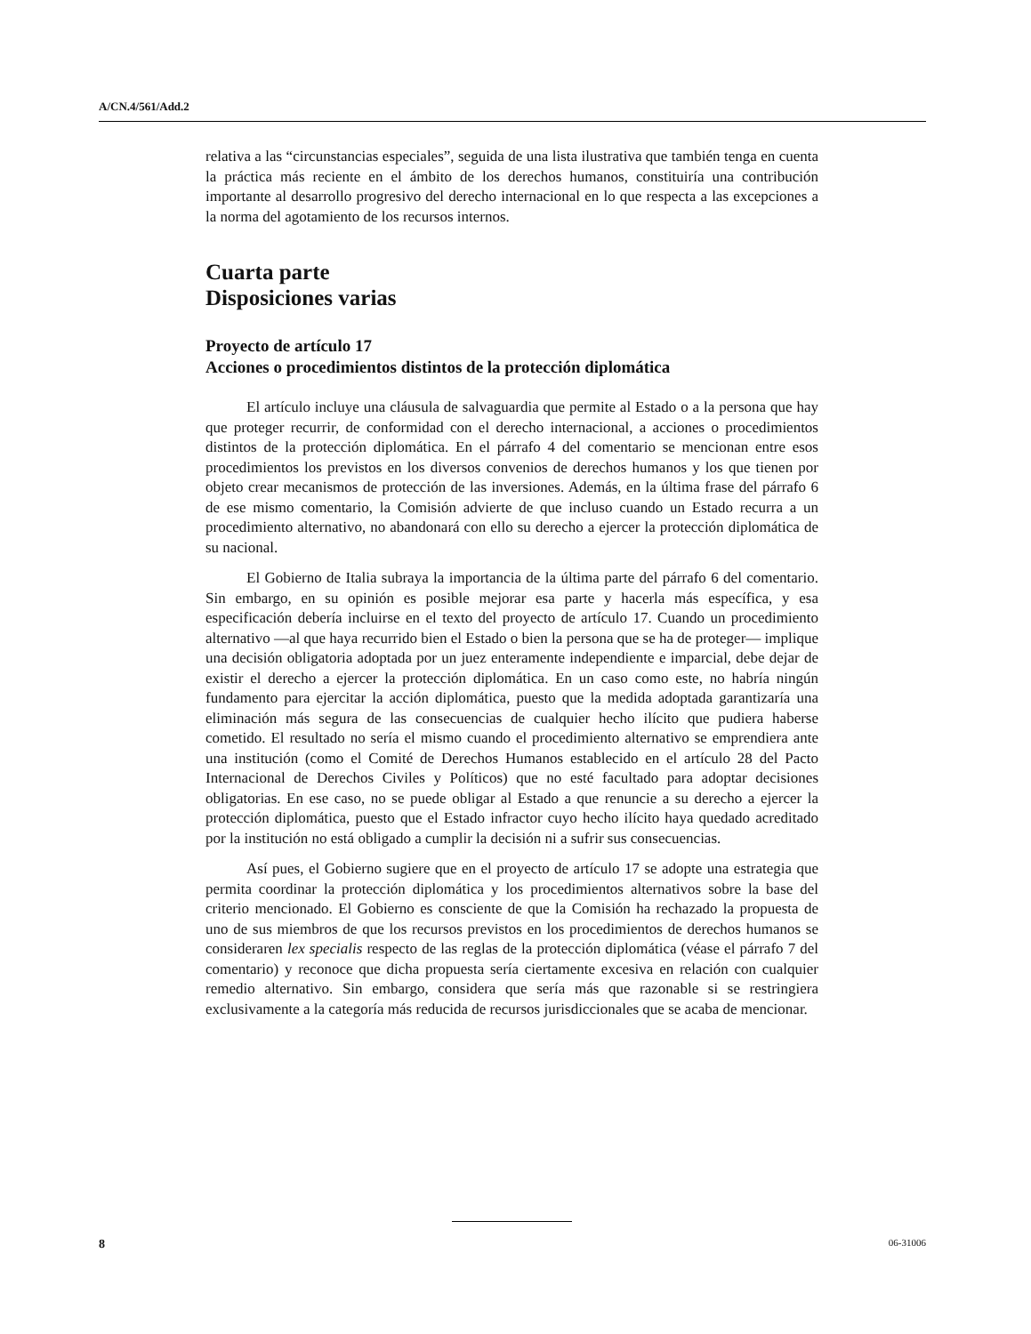A/CN.4/561/Add.2
relativa a las “circunstancias especiales”, seguida de una lista ilustrativa que también tenga en cuenta la práctica más reciente en el ámbito de los derechos humanos, constituiría una contribución importante al desarrollo progresivo del derecho internacional en lo que respecta a las excepciones a la norma del agotamiento de los recursos internos.
Cuarta parte
Disposiciones varias
Proyecto de artículo 17
Acciones o procedimientos distintos de la protección diplomática
El artículo incluye una cláusula de salvaguardia que permite al Estado o a la persona que hay que proteger recurrir, de conformidad con el derecho internacional, a acciones o procedimientos distintos de la protección diplomática. En el párrafo 4 del comentario se mencionan entre esos procedimientos los previstos en los diversos convenios de derechos humanos y los que tienen por objeto crear mecanismos de protección de las inversiones. Además, en la última frase del párrafo 6 de ese mismo comentario, la Comisión advierte de que incluso cuando un Estado recurra a un procedimiento alternativo, no abandonará con ello su derecho a ejercer la protección diplomática de su nacional.
El Gobierno de Italia subraya la importancia de la última parte del párrafo 6 del comentario. Sin embargo, en su opinión es posible mejorar esa parte y hacerla más específica, y esa especificación debería incluirse en el texto del proyecto de artículo 17. Cuando un procedimiento alternativo —al que haya recurrido bien el Estado o bien la persona que se ha de proteger— implique una decisión obligatoria adoptada por un juez enteramente independiente e imparcial, debe dejar de existir el derecho a ejercer la protección diplomática. En un caso como este, no habría ningún fundamento para ejercitar la acción diplomática, puesto que la medida adoptada garantizaría una eliminación más segura de las consecuencias de cualquier hecho ilícito que pudiera haberse cometido. El resultado no sería el mismo cuando el procedimiento alternativo se emprendiera ante una institución (como el Comité de Derechos Humanos establecido en el artículo 28 del Pacto Internacional de Derechos Civiles y Políticos) que no esté facultado para adoptar decisiones obligatorias. En ese caso, no se puede obligar al Estado a que renuncie a su derecho a ejercer la protección diplomática, puesto que el Estado infractor cuyo hecho ilícito haya quedado acreditado por la institución no está obligado a cumplir la decisión ni a sufrir sus consecuencias.
Así pues, el Gobierno sugiere que en el proyecto de artículo 17 se adopte una estrategia que permita coordinar la protección diplomática y los procedimientos alternativos sobre la base del criterio mencionado. El Gobierno es consciente de que la Comisión ha rechazado la propuesta de uno de sus miembros de que los recursos previstos en los procedimientos de derechos humanos se consideraren lex specialis respecto de las reglas de la protección diplomática (véase el párrafo 7 del comentario) y reconoce que dicha propuesta sería ciertamente excesiva en relación con cualquier remedio alternativo. Sin embargo, considera que sería más que razonable si se restringiera exclusivamente a la categoría más reducida de recursos jurisdiccionales que se acaba de mencionar.
8 06-31006